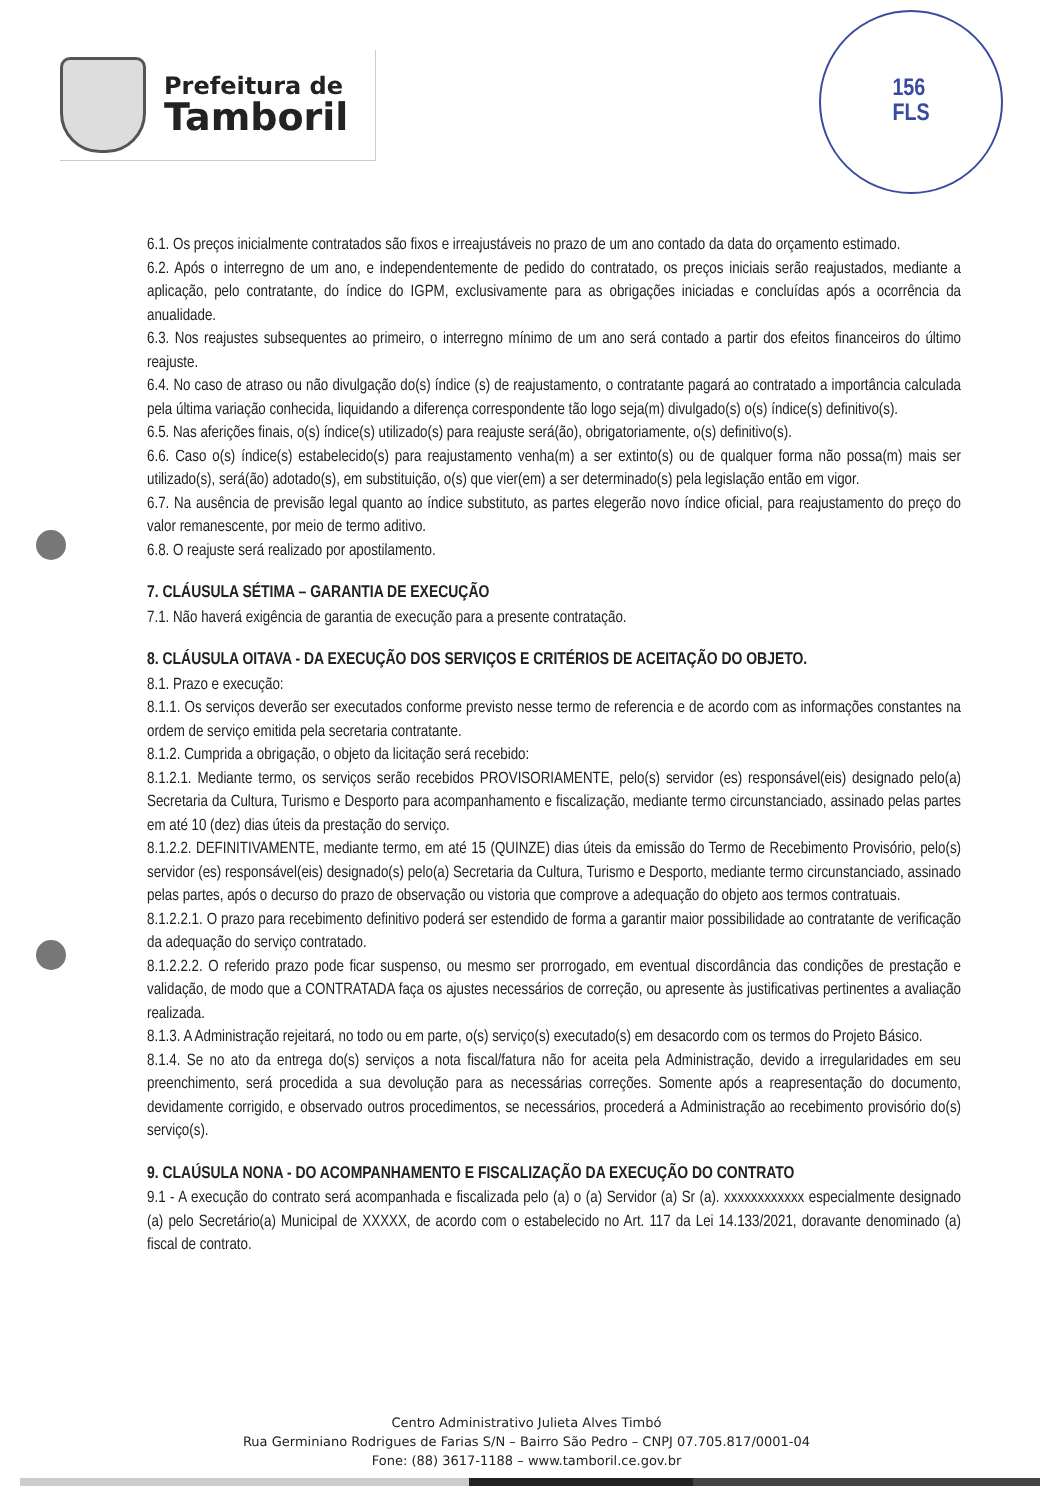Prefeitura de
Tamboril
156
FLS
6.1. Os preços inicialmente contratados são fixos e irreajustáveis no prazo de um ano contado da data do orçamento estimado.
6.2. Após o interregno de um ano, e independentemente de pedido do contratado, os preços iniciais serão reajustados, mediante a aplicação, pelo contratante, do índice do IGPM, exclusivamente para as obrigações iniciadas e concluídas após a ocorrência da anualidade.
6.3. Nos reajustes subsequentes ao primeiro, o interregno mínimo de um ano será contado a partir dos efeitos financeiros do último reajuste.
6.4. No caso de atraso ou não divulgação do(s) índice (s) de reajustamento, o contratante pagará ao contratado a importância calculada pela última variação conhecida, liquidando a diferença correspondente tão logo seja(m) divulgado(s) o(s) índice(s) definitivo(s).
6.5. Nas aferições finais, o(s) índice(s) utilizado(s) para reajuste será(ão), obrigatoriamente, o(s) definitivo(s).
6.6. Caso o(s) índice(s) estabelecido(s) para reajustamento venha(m) a ser extinto(s) ou de qualquer forma não possa(m) mais ser utilizado(s), será(ão) adotado(s), em substituição, o(s) que vier(em) a ser determinado(s) pela legislação então em vigor.
6.7. Na ausência de previsão legal quanto ao índice substituto, as partes elegerão novo índice oficial, para reajustamento do preço do valor remanescente, por meio de termo aditivo.
6.8. O reajuste será realizado por apostilamento.
7. CLÁUSULA SÉTIMA – GARANTIA DE EXECUÇÃO
7.1. Não haverá exigência de garantia de execução para a presente contratação.
8. CLÁUSULA OITAVA - DA EXECUÇÃO DOS SERVIÇOS E CRITÉRIOS DE ACEITAÇÃO DO OBJETO.
8.1. Prazo e execução:
8.1.1. Os serviços deverão ser executados conforme previsto nesse termo de referencia e de acordo com as informações constantes na ordem de serviço emitida pela secretaria contratante.
8.1.2. Cumprida a obrigação, o objeto da licitação será recebido:
8.1.2.1. Mediante termo, os serviços serão recebidos PROVISORIAMENTE, pelo(s) servidor (es) responsável(eis) designado pelo(a) Secretaria da Cultura, Turismo e Desporto para acompanhamento e fiscalização, mediante termo circunstanciado, assinado pelas partes em até 10 (dez) dias úteis da prestação do serviço.
8.1.2.2. DEFINITIVAMENTE, mediante termo, em até 15 (QUINZE) dias úteis da emissão do Termo de Recebimento Provisório, pelo(s) servidor (es) responsável(eis) designado(s) pelo(a) Secretaria da Cultura, Turismo e Desporto, mediante termo circunstanciado, assinado pelas partes, após o decurso do prazo de observação ou vistoria que comprove a adequação do objeto aos termos contratuais.
8.1.2.2.1. O prazo para recebimento definitivo poderá ser estendido de forma a garantir maior possibilidade ao contratante de verificação da adequação do serviço contratado.
8.1.2.2.2. O referido prazo pode ficar suspenso, ou mesmo ser prorrogado, em eventual discordância das condições de prestação e validação, de modo que a CONTRATADA faça os ajustes necessários de correção, ou apresente às justificativas pertinentes a avaliação realizada.
8.1.3. A Administração rejeitará, no todo ou em parte, o(s) serviço(s) executado(s) em desacordo com os termos do Projeto Básico.
8.1.4. Se no ato da entrega do(s) serviços a nota fiscal/fatura não for aceita pela Administração, devido a irregularidades em seu preenchimento, será procedida a sua devolução para as necessárias correções. Somente após a reapresentação do documento, devidamente corrigido, e observado outros procedimentos, se necessários, procederá a Administração ao recebimento provisório do(s) serviço(s).
9. CLAÚSULA NONA - DO ACOMPANHAMENTO E FISCALIZAÇÃO DA EXECUÇÃO DO CONTRATO
9.1 - A execução do contrato será acompanhada e fiscalizada pelo (a) o (a) Servidor (a) Sr (a). xxxxxxxxxxxx especialmente designado (a) pelo Secretário(a) Municipal de XXXXX, de acordo com o estabelecido no Art. 117 da Lei 14.133/2021, doravante denominado (a) fiscal de contrato.
Centro Administrativo Julieta Alves Timbó
Rua Germiniano Rodrigues de Farias S/N – Bairro São Pedro – CNPJ 07.705.817/0001-04
Fone: (88) 3617-1188 – www.tamboril.ce.gov.br